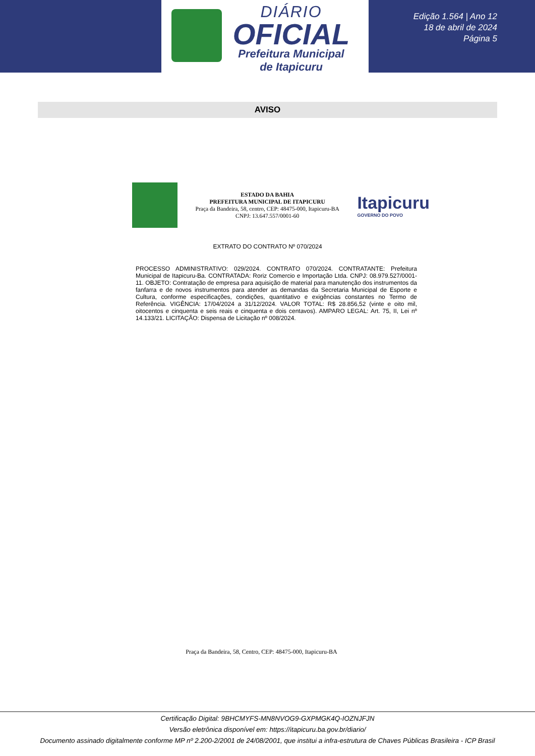DIÁRIO
OFICIAL
Prefeitura Municipal
de Itapicuru
Edição 1.564 | Ano 12
18 de abril de 2024
Página 5
AVISO
ESTADO DA BAHIA
PREFEITURA MUNICIPAL DE ITAPICURU
Praça da Bandeira, 58, centro, CEP: 48475-000, Itapicuru-BA
CNPJ: 13.647.557/0001-60
Itapicuru
GOVERNO DO POVO
EXTRATO DO CONTRATO Nº 070/2024
PROCESSO ADMINISTRATIVO: 029/2024. CONTRATO 070/2024. CONTRATANTE: Prefeitura Municipal de Itapicuru-Ba. CONTRATADA: Roriz Comercio e Importação Ltda. CNPJ: 08.979.527/0001-11. OBJETO: Contratação de empresa para aquisição de material para manutenção dos instrumentos da fanfarra e de novos instrumentos para atender as demandas da Secretaria Municipal de Esporte e Cultura, conforme especificações, condições, quantitativo e exigências constantes no Termo de Referência. VIGÊNCIA: 17/04/2024 a 31/12/2024. VALOR TOTAL: R$ 28.856,52 (vinte e oito mil, oitocentos e cinquenta e seis reais e cinquenta e dois centavos). AMPARO LEGAL: Art. 75, II, Lei nº 14.133/21. LICITAÇÃO: Dispensa de Licitação nº 008/2024.
Praça da Bandeira, 58, Centro, CEP: 48475-000, Itapicuru-BA
Certificação Digital: 9BHCMYFS-MN8NVOG9-GXPMGK4Q-IOZNJFJN
Versão eletrônica disponível em: https://itapicuru.ba.gov.br/diario/
Documento assinado digitalmente conforme MP nº 2.200-2/2001 de 24/08/2001, que institui a infra-estrutura de Chaves Públicas Brasileira - ICP Brasil